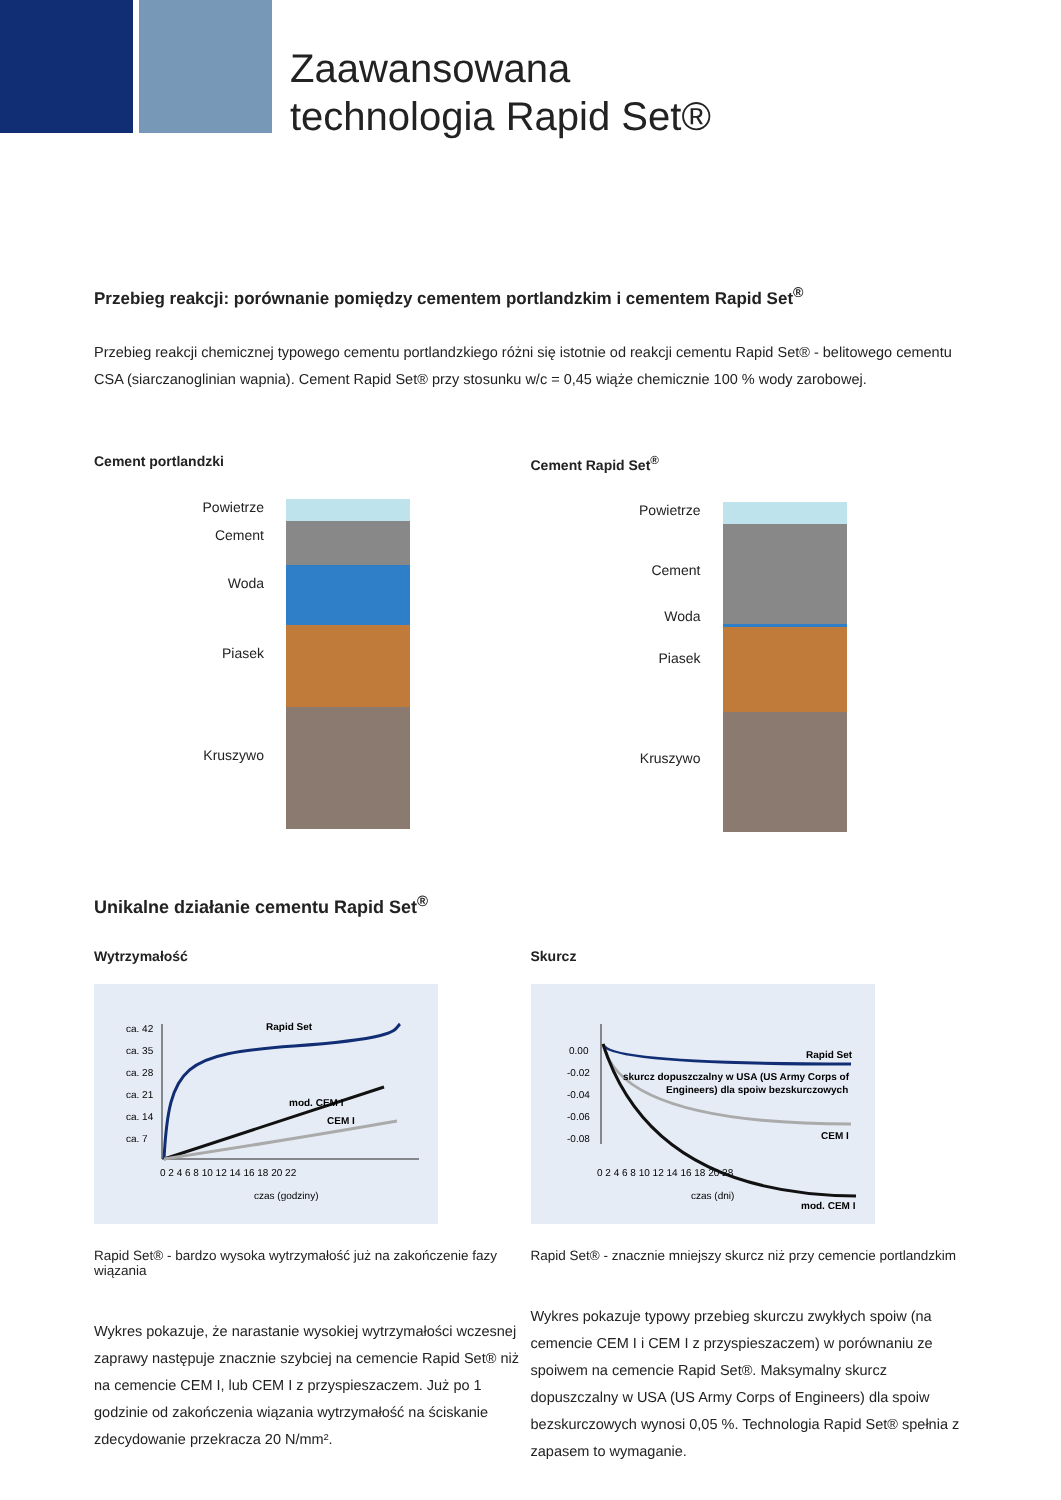Zaawansowana
technologia Rapid Set®
Przebieg reakcji: porównanie pomiędzy cementem portlandzkim i cementem Rapid Set<sup>®</sup>
Przebieg reakcji chemicznej typowego cementu portlandzkiego różni się istotnie od reakcji cementu Rapid Set® - belitowego cementu CSA (siarczanoglinian wapnia). Cement Rapid Set® przy stosunku w/c = 0,45 wiąże chemicznie 100 % wody zarobowej.
Cement portlandzki
Powietrze
Cement
Woda
Piasek
Kruszywo
Cement Rapid Set<sup>®</sup>
Powietrze
Cement
Woda
Piasek
Kruszywo
Unikalne działanie cementu Rapid Set<sup>®</sup>
Wytrzymałość
ca. 42
ca. 35
ca. 28
ca. 21
ca. 14
ca. 7
0 2 4 6 8 10 12 14 16 18 20 22
czas (godziny)
Rapid Set
mod. CEM I
CEM I
Rapid Set® - bardzo wysoka wytrzymałość już na zakończenie fazy wiązania
Wykres pokazuje, że narastanie wysokiej wytrzymałości wczesnej zaprawy następuje znacznie szybciej na cemencie Rapid Set® niż na cemencie CEM I, lub CEM I z przyspieszaczem. Już po 1 godzinie od zakończenia wiązania wytrzymałość na ściskanie zdecydowanie przekracza 20 N/mm².
Skurcz
0.00
-0.02
-0.04
-0.06
-0.08
0 2 4 6 8 10 12 14 16 18 20 28
czas (dni)
Rapid Set
skurcz dopuszczalny w USA (US Army Corps of
Engineers) dla spoiw bezskurczowych
CEM I
mod. CEM I
Rapid Set® - znacznie mniejszy skurcz niż przy cemencie portlandzkim
Wykres pokazuje typowy przebieg skurczu zwykłych spoiw (na cemencie CEM I i CEM I z przyspieszaczem) w porównaniu ze spoiwem na cemencie Rapid Set®. Maksymalny skurcz dopuszczalny w USA (US Army Corps of Engineers) dla spoiw bezskurczowych wynosi 0,05 %. Technologia Rapid Set® spełnia z zapasem to wymaganie.